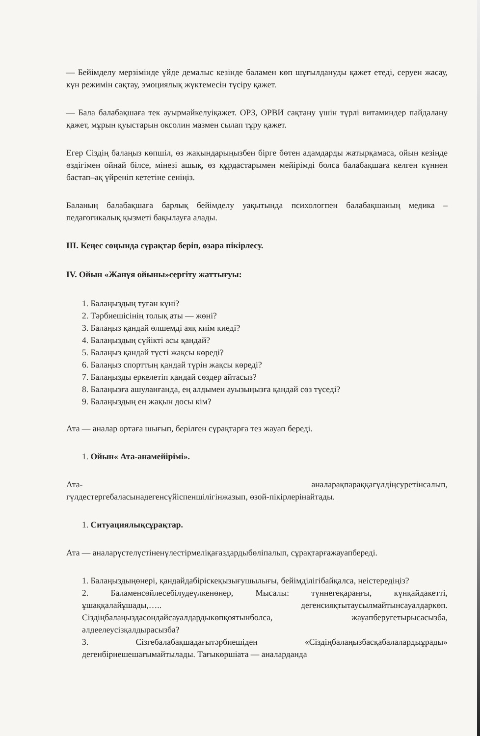— Бейімделу мерзімінде үйде демалыс кезінде баламен көп шұғылдануды қажет етеді, серуен жасау, күн режимін сақтау, эмоциялық жүктемесін түсіру қажет.
— Бала балабақшаға тек ауырмайкелуіқажет. ОРЗ, ОРВИ сақтану үшін түрлі витаминдер пайдалану қажет, мұрын қуыстарын оксолин мазмен сылап тұру қажет.
Егер Сіздің балаңыз көпшіл, өз жақындарыңызбен бірге бөтен адамдарды жатырқамаса, ойын кезінде өздігімен ойнай білсе, мінезі ашық, өз құрдастарымен мейірімді болса балабақшаға келген күннен бастап–ақ үйреніп кететіне сеніңіз.
Баланың балабақшаға барлық бейімделу уақытында психологпен балабақшаның медика – педагогикалық қызметі бақылауға алады.
ІІІ. Кеңес соңында сұрақтар беріп, өзара пікірлесу.
IV. Ойын «Жанұя ойыны»сергіту жаттығуы:
1. Балаңыздың туған күні?
2. Тәрбиешісінің толық аты — жөні?
3. Балаңыз қандай өлшемді аяқ киім киеді?
4. Балаңыздың сүйікті асы қандай?
5. Балаңыз қандай түсті жақсы көреді?
6. Балаңыз спорттың қандай түрін жақсы көреді?
7. Балаңызды еркелетіп қандай сөздер айтасыз?
8. Балаңызға ашуланғанда, ең алдымен ауызыңызға қандай сөз түседі?
9. Балаңыздың ең жақын досы кім?
Ата — аналар ортаға шығып, берілген сұрақтарға тез жауап береді.
1. Ойын« Ата-анамейірімі».
Ата- аналарақпараққагүлдіңсуретінсалып, гүлдестергебаласынадегенсүйіспеншілігінжазып, өзой-пікірлерінайтады.
1. Ситуациялықсұрақтар.
Ата — аналарүстелүстіненүлестірмеліқағаздардыбөліпалып, сұрақтарғажауапбереді.
1. Балаңыздыңөнері, қандайдабіріскеқызығушылығы, бейімділігібайқалса, неістередіңіз?
2. Баламенсөйлесебілудеүлкенөнер, Мысалы: түннегеқараңғы, күнқайдакетті, ұшаққалайұшады,….. дегенсияқтытаусылмайтынсауалдаркөп. Сіздіңбалаңыздасондайсауалдардыкөпқоятынболса, жауапберугетырысасызба, әлдеелеусізқалдырасызба?
3. Сізгебалабақшадағытәрбиешіден «Сіздіңбалаңызбасқабалалардыұрады» дегенбірнешешағымайтылады. Тағыкөршіата — аналарданда